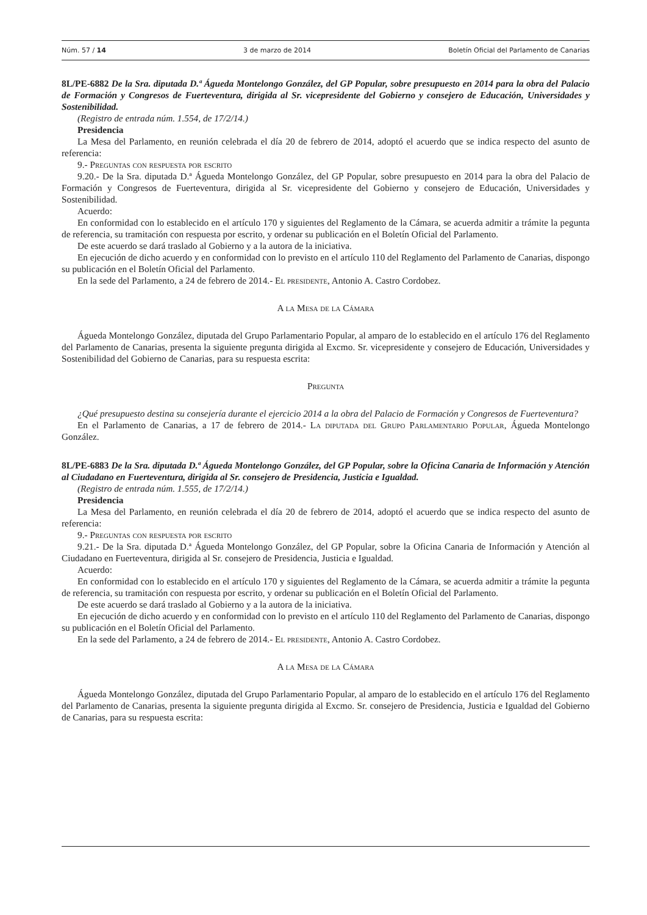Núm. 57 / 14 3 de marzo de 2014 Boletín Oficial del Parlamento de Canarias
8L/PE-6882 De la Sra. diputada D.ª Águeda Montelongo González, del GP Popular, sobre presupuesto en 2014 para la obra del Palacio de Formación y Congresos de Fuerteventura, dirigida al Sr. vicepresidente del Gobierno y consejero de Educación, Universidades y Sostenibilidad.
(Registro de entrada núm. 1.554, de 17/2/14.)
Presidencia
La Mesa del Parlamento, en reunión celebrada el día 20 de febrero de 2014, adoptó el acuerdo que se indica respecto del asunto de referencia:
9.- Preguntas con respuesta por escrito
9.20.- De la Sra. diputada D.ª Águeda Montelongo González, del GP Popular, sobre presupuesto en 2014 para la obra del Palacio de Formación y Congresos de Fuerteventura, dirigida al Sr. vicepresidente del Gobierno y consejero de Educación, Universidades y Sostenibilidad.
Acuerdo:
En conformidad con lo establecido en el artículo 170 y siguientes del Reglamento de la Cámara, se acuerda admitir a trámite la pegunta de referencia, su tramitación con respuesta por escrito, y ordenar su publicación en el Boletín Oficial del Parlamento.
De este acuerdo se dará traslado al Gobierno y a la autora de la iniciativa.
En ejecución de dicho acuerdo y en conformidad con lo previsto en el artículo 110 del Reglamento del Parlamento de Canarias, dispongo su publicación en el Boletín Oficial del Parlamento.
En la sede del Parlamento, a 24 de febrero de 2014.- El presidente, Antonio A. Castro Cordobez.
A la Mesa de la Cámara
Águeda Montelongo González, diputada del Grupo Parlamentario Popular, al amparo de lo establecido en el artículo 176 del Reglamento del Parlamento de Canarias, presenta la siguiente pregunta dirigida al Excmo. Sr. vicepresidente y consejero de Educación, Universidades y Sostenibilidad del Gobierno de Canarias, para su respuesta escrita:
Pregunta
¿Qué presupuesto destina su consejería durante el ejercicio 2014 a la obra del Palacio de Formación y Congresos de Fuerteventura?
En el Parlamento de Canarias, a 17 de febrero de 2014.- La diputada del Grupo Parlamentario Popular, Águeda Montelongo González.
8L/PE-6883 De la Sra. diputada D.ª Águeda Montelongo González, del GP Popular, sobre la Oficina Canaria de Información y Atención al Ciudadano en Fuerteventura, dirigida al Sr. consejero de Presidencia, Justicia e Igualdad.
(Registro de entrada núm. 1.555, de 17/2/14.)
Presidencia
La Mesa del Parlamento, en reunión celebrada el día 20 de febrero de 2014, adoptó el acuerdo que se indica respecto del asunto de referencia:
9.- Preguntas con respuesta por escrito
9.21.- De la Sra. diputada D.ª Águeda Montelongo González, del GP Popular, sobre la Oficina Canaria de Información y Atención al Ciudadano en Fuerteventura, dirigida al Sr. consejero de Presidencia, Justicia e Igualdad.
Acuerdo:
En conformidad con lo establecido en el artículo 170 y siguientes del Reglamento de la Cámara, se acuerda admitir a trámite la pegunta de referencia, su tramitación con respuesta por escrito, y ordenar su publicación en el Boletín Oficial del Parlamento.
De este acuerdo se dará traslado al Gobierno y a la autora de la iniciativa.
En ejecución de dicho acuerdo y en conformidad con lo previsto en el artículo 110 del Reglamento del Parlamento de Canarias, dispongo su publicación en el Boletín Oficial del Parlamento.
En la sede del Parlamento, a 24 de febrero de 2014.- El presidente, Antonio A. Castro Cordobez.
A la Mesa de la Cámara
Águeda Montelongo González, diputada del Grupo Parlamentario Popular, al amparo de lo establecido en el artículo 176 del Reglamento del Parlamento de Canarias, presenta la siguiente pregunta dirigida al Excmo. Sr. consejero de Presidencia, Justicia e Igualdad del Gobierno de Canarias, para su respuesta escrita: